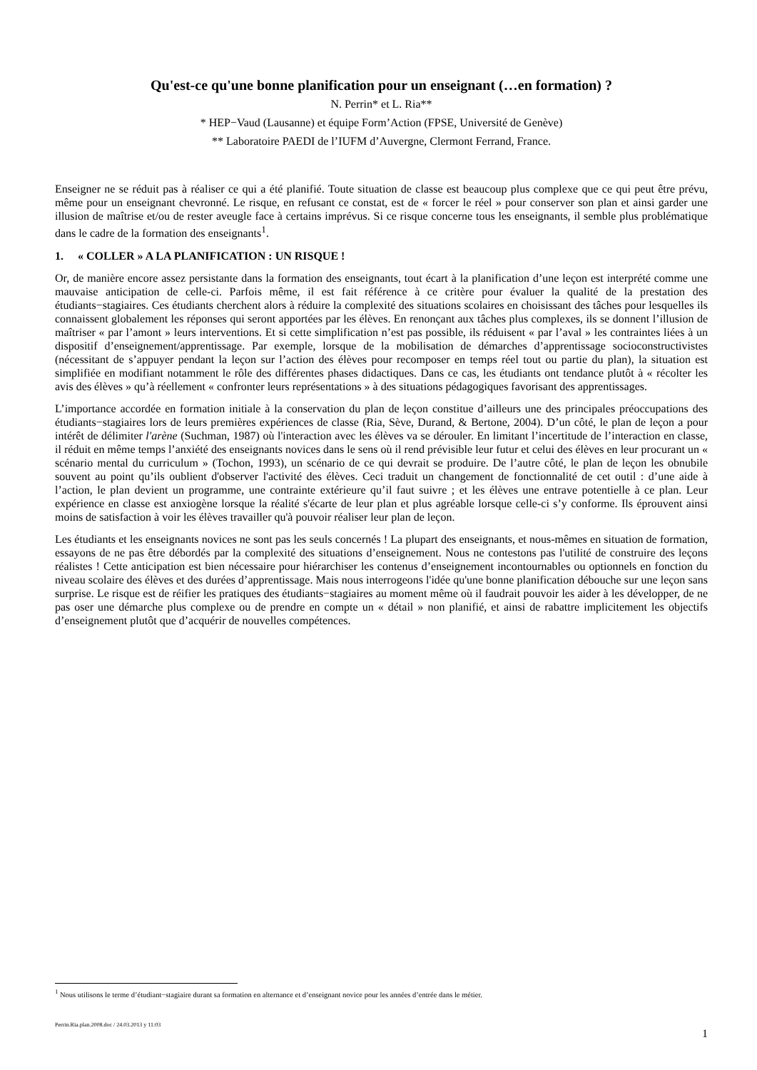Qu'est-ce qu'une bonne planification pour un enseignant (…en formation) ?
N. Perrin* et L. Ria**
* HEP−Vaud (Lausanne) et équipe Form’Action (FPSE, Université de Genève)
** Laboratoire PAEDI de l’IUFM d’Auvergne, Clermont Ferrand, France.
Enseigner ne se réduit pas à réaliser ce qui a été planifié. Toute situation de classe est beaucoup plus complexe que ce qui peut être prévu, même pour un enseignant chevronné. Le risque, en refusant ce constat, est de « forcer le réel » pour conserver son plan et ainsi garder une illusion de maîtrise et/ou de rester aveugle face à certains imprévus. Si ce risque concerne tous les enseignants, il semble plus problématique dans le cadre de la formation des enseignants<sup>1</sup>.
1. « COLLER » A LA PLANIFICATION : UN RISQUE !
Or, de manière encore assez persistante dans la formation des enseignants, tout écart à la planification d’une leçon est interprété comme une mauvaise anticipation de celle-ci. Parfois même, il est fait référence à ce critère pour évaluer la qualité de la prestation des étudiants−stagiaires. Ces étudiants cherchent alors à réduire la complexité des situations scolaires en choisissant des tâches pour lesquelles ils connaissent globalement les réponses qui seront apportées par les élèves. En renonçant aux tâches plus complexes, ils se donnent l’illusion de maîtriser « par l’amont » leurs interventions. Et si cette simplification n’est pas possible, ils réduisent « par l’aval » les contraintes liées à un dispositif d’enseignement/apprentissage. Par exemple, lorsque de la mobilisation de démarches d’apprentissage socioconstructivistes (nécessitant de s’appuyer pendant la leçon sur l’action des élèves pour recomposer en temps réel tout ou partie du plan), la situation est simplifiée en modifiant notamment le rôle des différentes phases didactiques. Dans ce cas, les étudiants ont tendance plutôt à « récolter les avis des élèves » qu’à réellement « confronter leurs représentations » à des situations pédagogiques favorisant des apprentissages.
L’importance accordée en formation initiale à la conservation du plan de leçon constitue d’ailleurs une des principales préoccupations des étudiants−stagiaires lors de leurs premières expériences de classe (Ria, Sève, Durand, & Bertone, 2004). D’un côté, le plan de leçon a pour intérêt de délimiter l'arène (Suchman, 1987) où l'interaction avec les élèves va se dérouler. En limitant l’incertitude de l’interaction en classe, il réduit en même temps l’anxiété des enseignants novices dans le sens où il rend prévisible leur futur et celui des élèves en leur procurant un « scénario mental du curriculum » (Tochon, 1993), un scénario de ce qui devrait se produire. De l’autre côté, le plan de leçon les obnubile souvent au point qu’ils oublient d'observer l'activité des élèves. Ceci traduit un changement de fonctionnalité de cet outil : d’une aide à l’action, le plan devient un programme, une contrainte extérieure qu’il faut suivre ; et les élèves une entrave potentielle à ce plan. Leur expérience en classe est anxiogène lorsque la réalité s'écarte de leur plan et plus agréable lorsque celle-ci s’y conforme. Ils éprouvent ainsi moins de satisfaction à voir les élèves travailler qu'à pouvoir réaliser leur plan de leçon.
Les étudiants et les enseignants novices ne sont pas les seuls concernés ! La plupart des enseignants, et nous-mêmes en situation de formation, essayons de ne pas être débordés par la complexité des situations d’enseignement. Nous ne contestons pas l'utilité de construire des leçons réalistes ! Cette anticipation est bien nécessaire pour hiérarchiser les contenus d’enseignement incontournables ou optionnels en fonction du niveau scolaire des élèves et des durées d’apprentissage. Mais nous interrogeons l'idée qu'une bonne planification débouche sur une leçon sans surprise. Le risque est de réifier les pratiques des étudiants−stagiaires au moment même où il faudrait pouvoir les aider à les développer, de ne pas oser une démarche plus complexe ou de prendre en compte un « détail » non planifié, et ainsi de rabattre implicitement les objectifs d’enseignement plutôt que d’acquérir de nouvelles compétences.
<sup>1</sup> Nous utilisons le terme d’étudiant−stagiaire durant sa formation en alternance et d’enseignant novice pour les années d’entrée dans le métier.
Perrin.Ria.plan.2008.doc / 24.03.2013 y 11:03 1